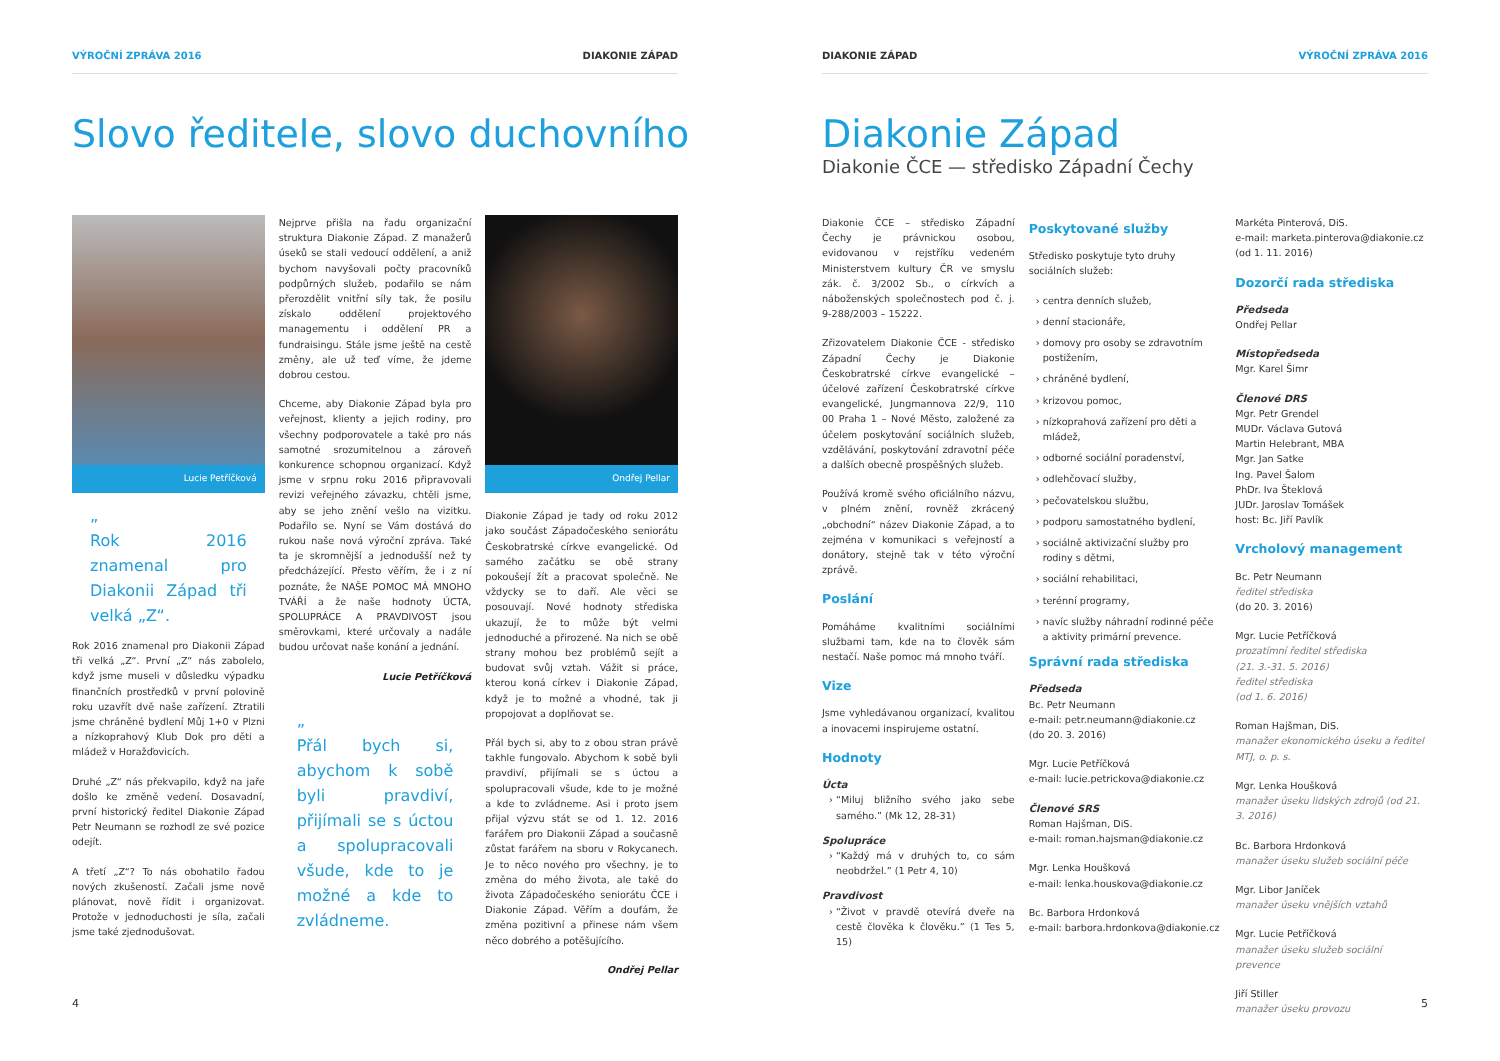VÝROČNÍ ZPRÁVA 2016 DIAKONIE ZÁPAD
Slovo ředitele, slovo duchovního
Lucie Petříčková
„
Rok 2016 znamenal pro Diakonii Západ tři velká „Z“.
Rok 2016 znamenal pro Diakonii Západ tři velká „Z“. První „Z“ nás zabolelo, když jsme museli v důsledku výpadku finančních prostředků v první polovině roku uzavřít dvě naše zařízení. Ztratili jsme chráněné bydlení Můj 1+0 v Plzni a nízkoprahový Klub Dok pro děti a mládež v Horažďovicích.
Druhé „Z“ nás překvapilo, když na jaře došlo ke změně vedení. Dosavadní, první historický ředitel Diakonie Západ Petr Neumann se rozhodl ze své pozice odejít.
A třetí „Z“? To nás obohatilo řadou nových zkušeností. Začali jsme nově plánovat, nově řídit i organizovat. Protože v jednoduchosti je síla, začali jsme také zjednodušovat.
Nejprve přišla na řadu organizační struktura Diakonie Západ. Z manažerů úseků se stali vedoucí oddělení, a aniž bychom navyšovali počty pracovníků podpůrných služeb, podařilo se nám přerozdělit vnitřní síly tak, že posilu získalo oddělení projektového managementu i oddělení PR a fundraisingu. Stále jsme ještě na cestě změny, ale už teď víme, že jdeme dobrou cestou.
Chceme, aby Diakonie Západ byla pro veřejnost, klienty a jejich rodiny, pro všechny podporovatele a také pro nás samotné srozumitelnou a zároveň konkurence schopnou organizací. Když jsme v srpnu roku 2016 připravovali revizi veřejného závazku, chtěli jsme, aby se jeho znění vešlo na vizitku. Podařilo se. Nyní se Vám dostává do rukou naše nová výroční zpráva. Také ta je skromnější a jednodušší než ty předcházející. Přesto věřím, že i z ní poznáte, že NAŠE POMOC MÁ MNOHO TVÁŘÍ a že naše hodnoty ÚCTA, SPOLUPRÁCE A PRAVDIVOST jsou směrovkami, které určovaly a nadále budou určovat naše konání a jednání.
Lucie Petříčková
„
Přál bych si, abychom k sobě byli pravdiví, přijímali se s úctou a spolupracovali všude, kde to je možné a kde to zvládneme.
Ondřej Pellar
Diakonie Západ je tady od roku 2012 jako součást Západočeského seniorátu Českobratrské církve evangelické. Od samého začátku se obě strany pokoušejí žít a pracovat společně. Ne vždycky se to daří. Ale věci se posouvají. Nové hodnoty střediska ukazují, že to může být velmi jednoduché a přirozené. Na nich se obě strany mohou bez problémů sejít a budovat svůj vztah. Vážit si práce, kterou koná církev i Diakonie Západ, když je to možné a vhodné, tak ji propojovat a doplňovat se.
Přál bych si, aby to z obou stran právě takhle fungovalo. Abychom k sobě byli pravdiví, přijímali se s úctou a spolupracovali všude, kde to je možné a kde to zvládneme. Asi i proto jsem přijal výzvu stát se od 1. 12. 2016 farářem pro Diakonii Západ a současně zůstat farářem na sboru v Rokycanech. Je to něco nového pro všechny, je to změna do mého života, ale také do života Západočeského seniorátu ČCE i Diakonie Západ. Věřím a doufám, že změna pozitivní a přinese nám všem něco dobrého a potěšujícího.
Ondřej Pellar
4
DIAKONIE ZÁPAD VÝROČNÍ ZPRÁVA 2016
Diakonie Západ
Diakonie ČCE — středisko Západní Čechy
Diakonie ČCE – středisko Západní Čechy je právnickou osobou, evidovanou v rejstříku vedeném Ministerstvem kultury ČR ve smyslu zák. č. 3/2002 Sb., o církvích a náboženských společnostech pod č. j. 9-288/2003 – 15222.
Zřizovatelem Diakonie ČCE - středisko Západní Čechy je Diakonie Českobratrské církve evangelické – účelové zařízení Českobratrské církve evangelické, Jungmannova 22/9, 110 00 Praha 1 – Nové Město, založené za účelem poskytování sociálních služeb, vzdělávání, poskytování zdravotní péče a dalších obecně prospěšných služeb.
Používá kromě svého oficiálního názvu, v plném znění, rovněž zkrácený „obchodní“ název Diakonie Západ, a to zejména v komunikaci s veřejností a donátory, stejně tak v této výroční zprávě.
Poslání
Pomáháme kvalitními sociálními službami tam, kde na to člověk sám nestačí. Naše pomoc má mnoho tváří.
Vize
Jsme vyhledávanou organizací, kvalitou a inovacemi inspirujeme ostatní.
Hodnoty
Úcta
“Miluj bližního svého jako sebe samého.” (Mk 12, 28-31)
Spolupráce
“Každý má v druhých to, co sám neobdržel.” (1 Petr 4, 10)
Pravdivost
“Život v pravdě otevírá dveře na cestě člověka k člověku.” (1 Tes 5, 15)
Poskytované služby
Středisko poskytuje tyto druhy sociálních služeb:
centra denních služeb,
denní stacionáře,
domovy pro osoby se zdravotním postižením,
chráněné bydlení,
krizovou pomoc,
nízkoprahová zařízení pro děti a mládež,
odborné sociální poradenství,
odlehčovací služby,
pečovatelskou službu,
podporu samostatného bydlení,
sociálně aktivizační služby pro rodiny s dětmi,
sociální rehabilitaci,
terénní programy,
navíc služby náhradní rodinné péče a aktivity primární prevence.
Správní rada střediska
Předseda
Bc. Petr Neumann
e-mail: petr.neumann@diakonie.cz
(do 20. 3. 2016)
Mgr. Lucie Petříčková
e-mail: lucie.petrickova@diakonie.cz
Členové SRS
Roman Hajšman, DiS.
e-mail: roman.hajsman@diakonie.cz
Mgr. Lenka Houšková
e-mail: lenka.houskova@diakonie.cz
Bc. Barbora Hrdonková
e-mail: barbora.hrdonkova@diakonie.cz
Markéta Pinterová, DiS.
e-mail: marketa.pinterova@diakonie.cz
(od 1. 11. 2016)
Dozorčí rada střediska
Předseda
Ondřej Pellar
Místopředseda
Mgr. Karel Šimr
Členové DRS
Mgr. Petr Grendel
MUDr. Václava Gutová
Martin Helebrant, MBA
Mgr. Jan Satke
Ing. Pavel Šalom
PhDr. Iva Šteklová
JUDr. Jaroslav Tomášek
host: Bc. Jiří Pavlík
Vrcholový management
Bc. Petr Neumann
ředitel střediska
(do 20. 3. 2016)
Mgr. Lucie Petříčková
prozatímní ředitel střediska
(21. 3.-31. 5. 2016)
ředitel střediska
(od 1. 6. 2016)
Roman Hajšman, DiS.
manažer ekonomického úseku a ředitel MTJ, o. p. s.
Mgr. Lenka Houšková
manažer úseku lidských zdrojů (od 21. 3. 2016)
Bc. Barbora Hrdonková
manažer úseku služeb sociální péče
Mgr. Libor Janíček
manažer úseku vnějších vztahů
Mgr. Lucie Petříčková
manažer úseku služeb sociální prevence
Jiří Stiller
manažer úseku provozu
5